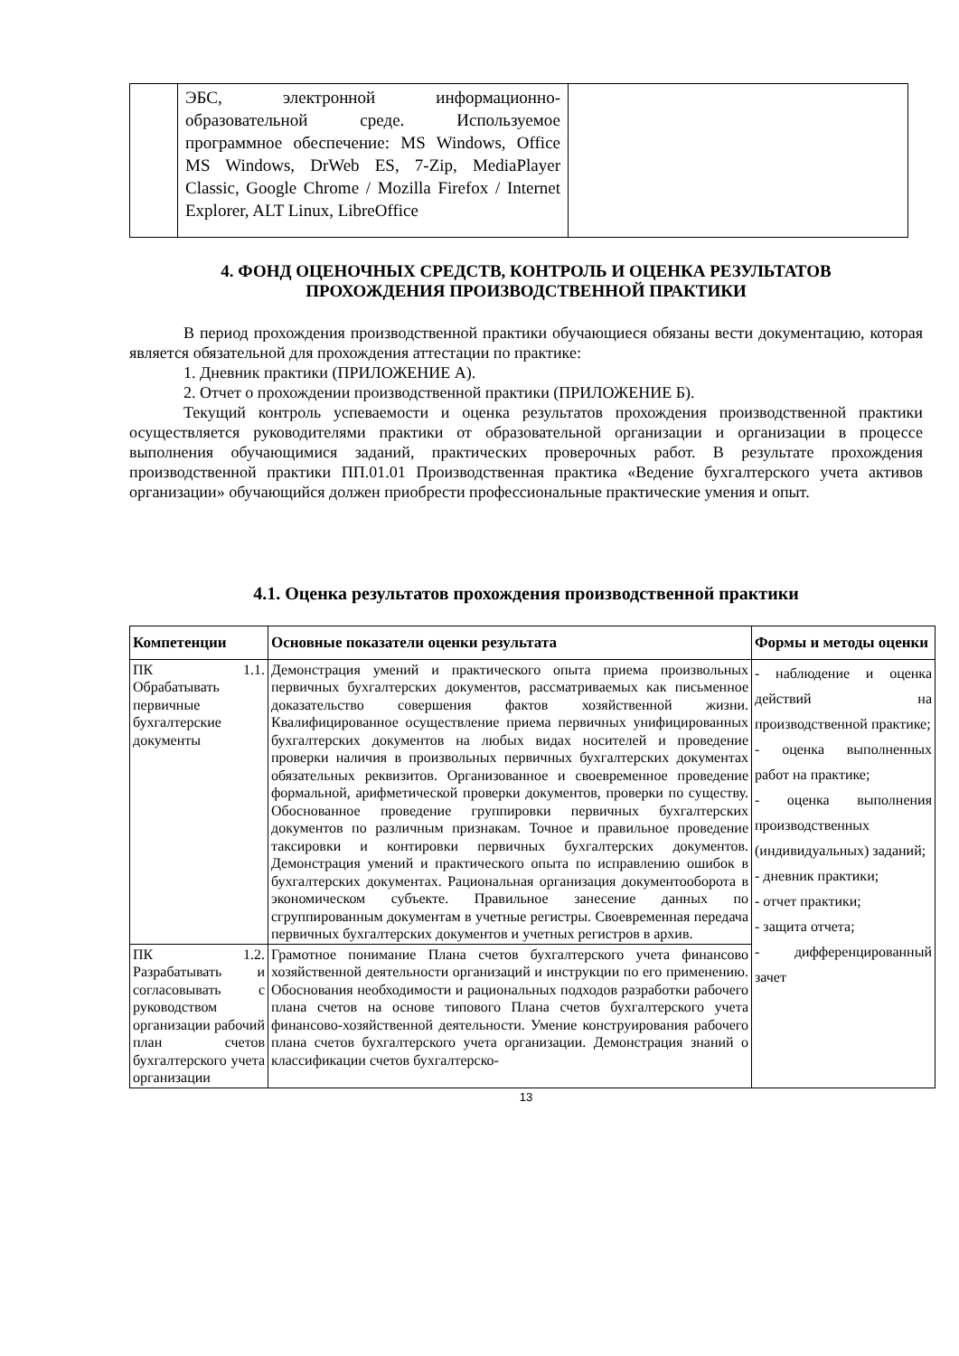| | ЭБС, электронной информационно-образовательной среде. Используемое программное обеспечение: MS Windows, Office MS Windows, DrWeb ES, 7-Zip, MediaPlayer Classic, Google Chrome / Mozilla Firefox / Internet Explorer, ALT Linux, LibreOffice | |
4. ФОНД ОЦЕНОЧНЫХ СРЕДСТВ, КОНТРОЛЬ И ОЦЕНКА РЕЗУЛЬТАТОВ
ПРОХОЖДЕНИЯ ПРОИЗВОДСТВЕННОЙ ПРАКТИКИ
В период прохождения производственной практики обучающиеся обязаны вести документацию, которая является обязательной для прохождения аттестации по практике:
1. Дневник практики (ПРИЛОЖЕНИЕ А).
2. Отчет о прохождении производственной практики (ПРИЛОЖЕНИЕ Б).
Текущий контроль успеваемости и оценка результатов прохождения производственной практики осуществляется руководителями практики от образовательной организации и организации в процессе выполнения обучающимися заданий, практических проверочных работ. В результате прохождения производственной практики ПП.01.01 Производственная практика «Ведение бухгалтерского учета активов организации» обучающийся должен приобрести профессиональные практические умения и опыт.
4.1. Оценка результатов прохождения производственной практики
| Компетенции | Основные показатели оценки результата | Формы и методы оценки |
| --- | --- | --- |
| ПК 1.1. Обрабатывать первичные бухгалтерские документы | Демонстрация умений и практического опыта приема произвольных первичных бухгалтерских документов, рассматриваемых как письменное доказательство совершения фактов хозяйственной жизни. Квалифицированное осуществление приема первичных унифицированных бухгалтерских документов на любых видах носителей и проведение проверки наличия в произвольных первичных бухгалтерских документах обязательных реквизитов. Организованное и своевременное проведение формальной, арифметической проверки документов, проверки по существу. Обоснованное проведение группировки первичных бухгалтерских документов по различным признакам. Точное и правильное проведение таксировки и контировки первичных бухгалтерских документов. Демонстрация умений и практического опыта по исправлению ошибок в бухгалтерских документах. Рациональная организация документооборота в экономическом субъекте. Правильное занесение данных по сгруппированным документам в учетные регистры. Своевременная передача первичных бухгалтерских документов и учетных регистров в архив. | - наблюдение и оценка действий на производственной практике; - оценка выполненных работ на практике; - оценка выполнения производственных (индивидуальных) заданий; - дневник практики; - отчет практики; - защита отчета; - дифференцированный зачет |
| ПК 1.2. Разрабатывать и согласовывать с руководством организации рабочий план счетов бухгалтерского учета организации | Грамотное понимание Плана счетов бухгалтерского учета финансово хозяйственной деятельности организаций и инструкции по его применению. Обоснования необходимости и рациональных подходов разработки рабочего плана счетов на основе типового Плана счетов бухгалтерского учета финансово-хозяйственной деятельности. Умение конструирования рабочего плана счетов бухгалтерского учета организации. Демонстрация знаний о классификации счетов бухгалтерско- | |
13